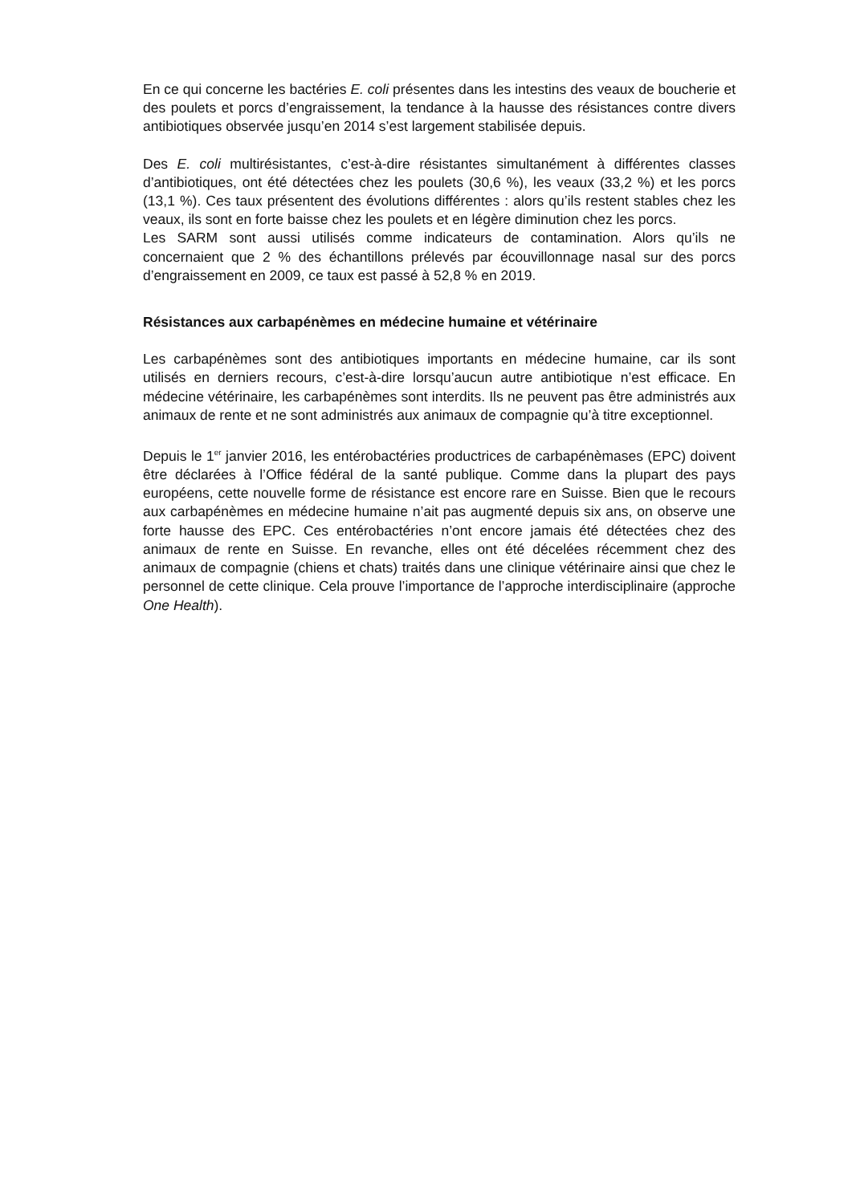En ce qui concerne les bactéries E. coli présentes dans les intestins des veaux de boucherie et des poulets et porcs d’engraissement, la tendance à la hausse des résistances contre divers antibiotiques observée jusqu’en 2014 s’est largement stabilisée depuis.
Des E. coli multirésistantes, c’est-à-dire résistantes simultanément à différentes classes d’antibiotiques, ont été détectées chez les poulets (30,6 %), les veaux (33,2 %) et les porcs (13,1 %). Ces taux présentent des évolutions différentes : alors qu’ils restent stables chez les veaux, ils sont en forte baisse chez les poulets et en légère diminution chez les porcs.
Les SARM sont aussi utilisés comme indicateurs de contamination. Alors qu’ils ne concernaient que 2 % des échantillons prélevés par écouvillonnage nasal sur des porcs d’engraissement en 2009, ce taux est passé à 52,8 % en 2019.
Résistances aux carbapénèmes en médecine humaine et vétérinaire
Les carbapénèmes sont des antibiotiques importants en médecine humaine, car ils sont utilisés en derniers recours, c’est-à-dire lorsqu’aucun autre antibiotique n’est efficace. En médecine vétérinaire, les carbapénèmes sont interdits. Ils ne peuvent pas être administrés aux animaux de rente et ne sont administrés aux animaux de compagnie qu’à titre exceptionnel.
Depuis le 1<sup>er</sup> janvier 2016, les entérobactéries productrices de carbapénèmases (EPC) doivent être déclarées à l’Office fédéral de la santé publique. Comme dans la plupart des pays européens, cette nouvelle forme de résistance est encore rare en Suisse. Bien que le recours aux carbapénèmes en médecine humaine n’ait pas augmenté depuis six ans, on observe une forte hausse des EPC. Ces entérobactéries n’ont encore jamais été détectées chez des animaux de rente en Suisse. En revanche, elles ont été décelées récemment chez des animaux de compagnie (chiens et chats) traités dans une clinique vétérinaire ainsi que chez le personnel de cette clinique. Cela prouve l’importance de l’approche interdisciplinaire (approche One Health).